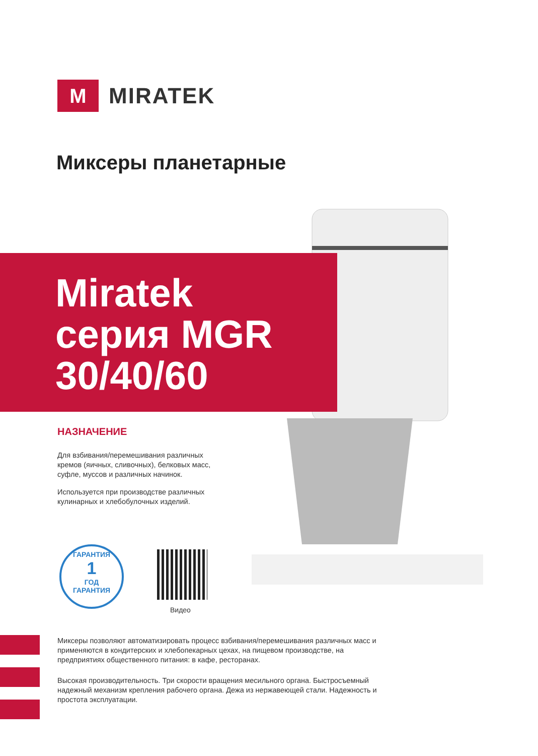M
MIRATEK
Миксеры планетарные
Miratek
серия MGR
30/40/60
НАЗНАЧЕНИЕ
Для взбивания/перемешивания различных кремов (яичных, сливочных), белковых масс, суфле, муссов и различных начинок.
Используется при производстве различных кулинарных и хлебобулочных изделий.
ГАРАНТИЯ
1
ГОД
ГАРАНТИЯ
Видео
Миксеры позволяют автоматизировать процесс взбивания/перемешивания различных масс и применяются в кондитерских и хлебопекарных цехах, на пищевом производстве, на предприятиях общественного питания: в кафе, ресторанах.
Высокая производительность. Три скорости вращения месильного органа. Быстросъемный надежный механизм крепления рабочего органа. Дежа из нержавеющей стали. Надежность и простота эксплуатации.